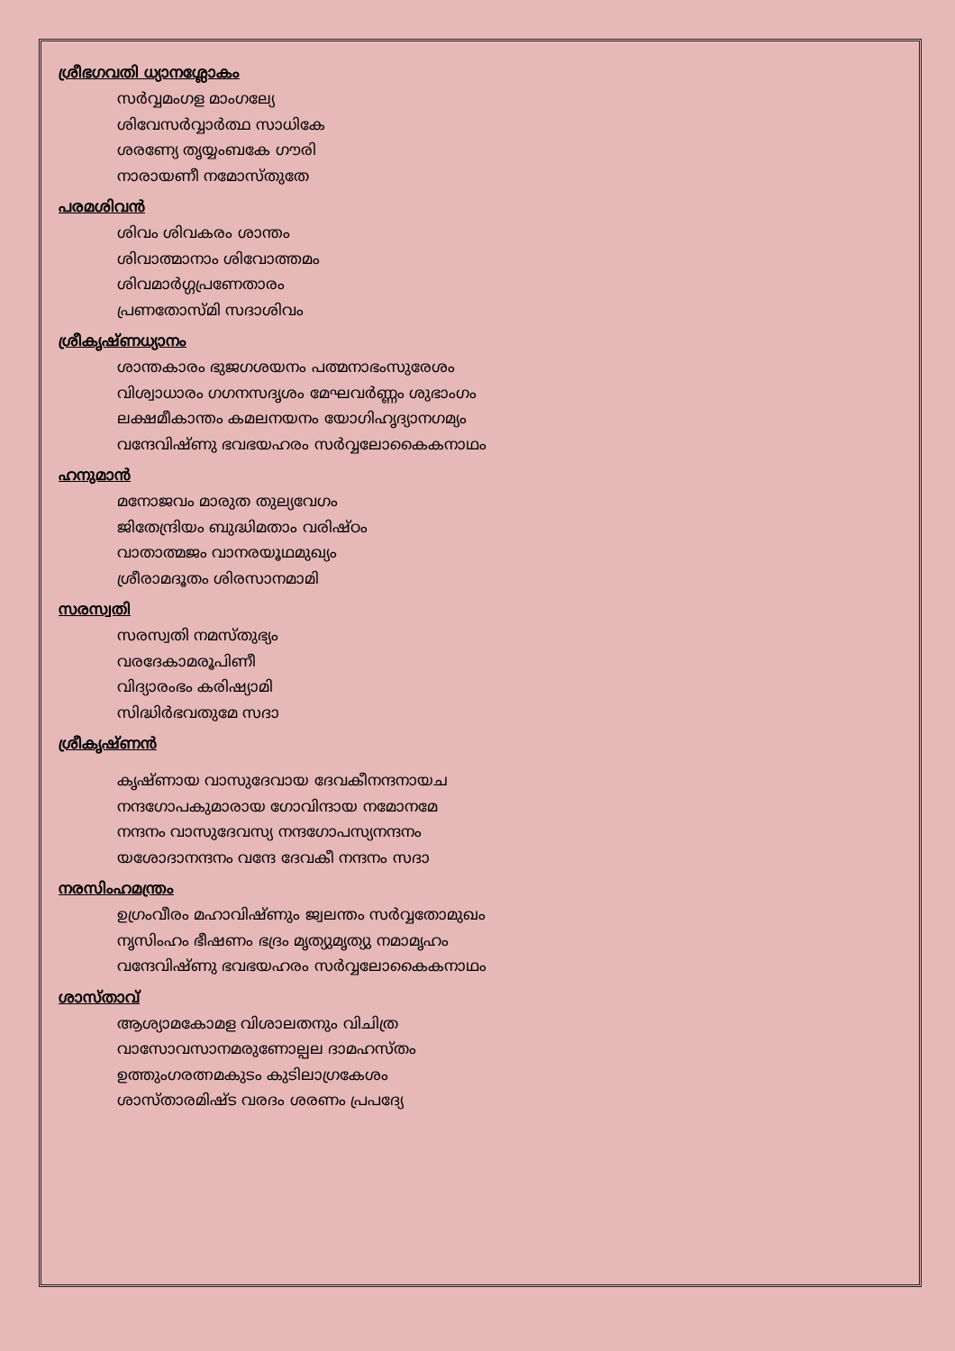ശ്രീഭഗവതി ധ്യാനശ്ലോകം
സർവ്വമംഗള മാംഗല്യേ
ശിവേസർവ്വാർത്ഥ സാധികേ
ശരണ്യേ തൃയ്യംബകേ ഗൗരി
നാരായണീ നമോസ്തുതേ
പരമശിവൻ
ശിവം ശിവകരം ശാന്തം
ശിവാത്മാനാം ശിവോത്തമം
ശിവമാർഗ്ഗപ്രണേതാരം
പ്രണതോസ്മി സദാശിവം
ശ്രീകൃഷ്ണധ്യാനം
ശാന്തകാരം ഭുജഗശയനം പത്മനാഭംസുരേശം
വിശ്വാധാരം ഗഗനസദൃശം മേഘവർണ്ണം ശുഭാംഗം
ലക്ഷമീകാന്തം കമലനയനം യോഗിഹൃദ്യാനഗമ്യം
വന്ദേവിഷ്ണു ഭവഭയഹരം സർവ്വലോകൈകനാഥം
ഹനുമാൻ
മനോജവം മാരുത തുല്യവേഗം
ജിതേന്ദ്രിയം ബുദ്ധിമതാം വരിഷ്ഠം
വാതാത്മജം വാനരയൂഥമുഖ്യം
ശ്രീരാമദൂതം ശിരസാനമാമി
സരസ്വതി
സരസ്വതി നമസ്തുഭ്യം
വരദേകാമരൂപിണീ
വിദ്യാരംഭം കരിഷ്യാമി
സിദ്ധിർഭവതുമേ സദാ
ശ്രീകൃഷ്ണൻ
കൃഷ്ണായ വാസുദേവായ ദേവകീനന്ദനായച
നന്ദഗോപകുമാരായ ഗോവിന്ദായ നമോനമേ
നന്ദനം വാസുദേവസ്യ നന്ദഗോപസ്യനന്ദനം
യശോദാനന്ദനം വന്ദേ ദേവകീ നന്ദനം സദാ
നരസിംഹമന്ത്രം
ഉഗ്രംവീരം മഹാവിഷ്ണും ജ്വലന്തം സർവ്വതോമുഖം
നൃസിംഹം ഭീഷണം ഭദ്രം മൃത്യുമൃത്യു നമാമൃഹം
വന്ദേവിഷ്ണു ഭവഭയഹരം സർവ്വലോകൈകനാഥം
ശാസ്താവ്
ആശ്യാമകോമള വിശാലതനും വിചിത്ര
വാസോവസാനമരുണോല്പല ദാമഹസ്തം
ഉത്തുംഗരത്നമകുടം കുടിലാഗ്രകേശം
ശാസ്താരമിഷ്ട വരദം ശരണം പ്രപദ്യേ